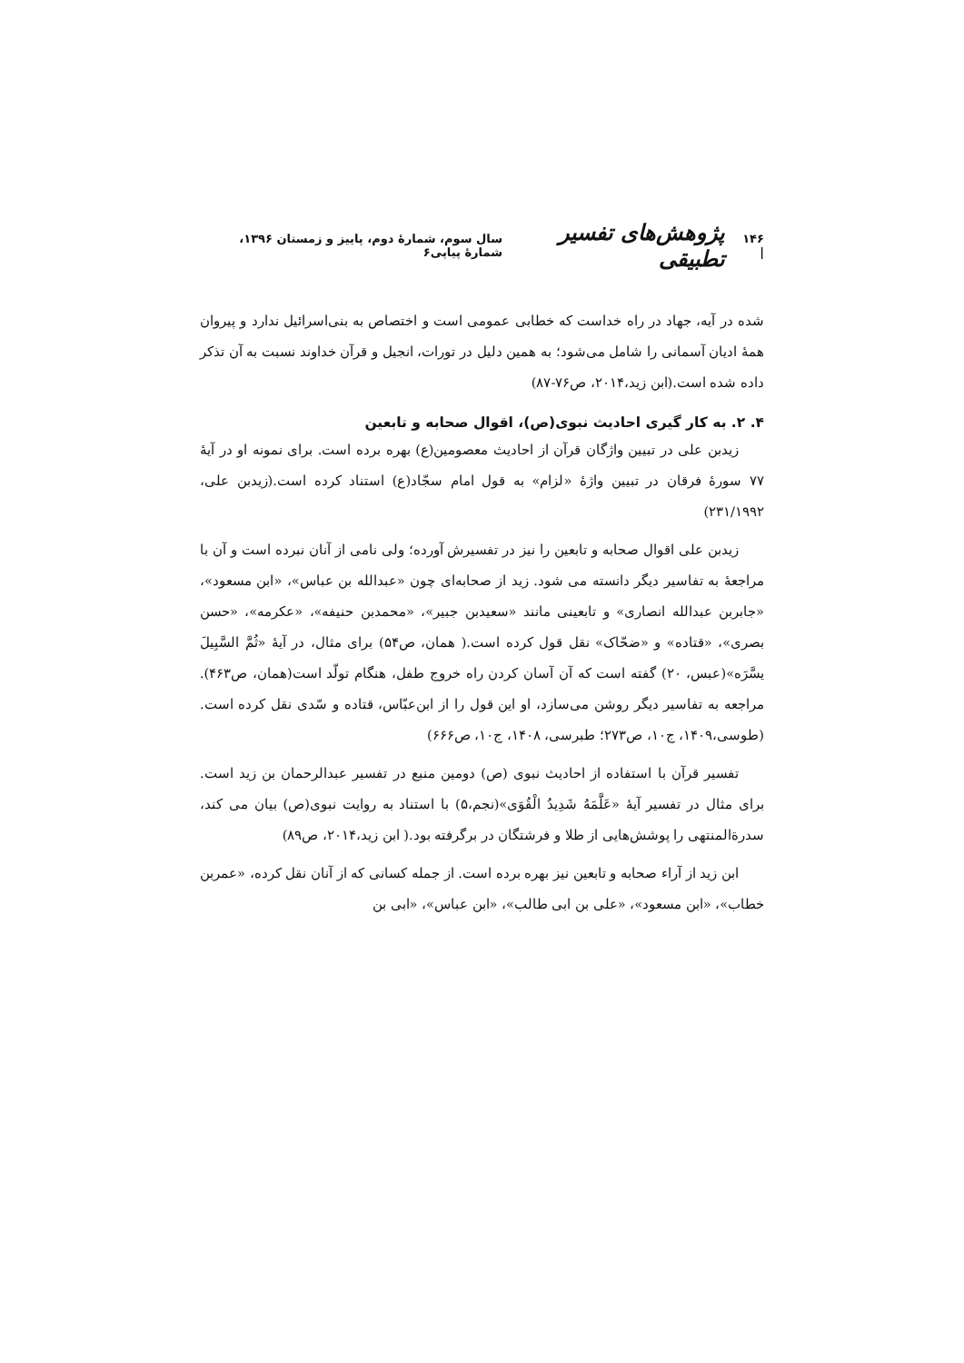۱۴۶ | پژوهش‌های تفسیر تطبیقی سال سوم، شمارهٔ دوم، پاییز و زمستان ۱۳۹۶، شمارهٔ پیاپی۶
شده در آیه، جهاد در راه خداست که خطابی عمومی است و اختصاص به بنی‌اسرائیل ندارد و پیروان همهٔ ادیان آسمانی را شامل می‌شود؛ به همین دلیل در تورات، انجیل و قرآن خداوند نسبت به آن تذکر داده شده است.(ابن زید،۲۰۱۴، ص۷۶-۸۷)
۴. ۲. به کار گیری احادیث نبوی(ص)، اقوال صحابه و تابعین
زیدبن علی در تبیین واژگان قرآن از احادیث معصومین(ع) بهره برده است. برای نمونه او در آیهٔ ۷۷ سورهٔ فرقان در تبیین واژهٔ «لزام» به قول امام سجّاد(ع) استناد کرده است.(زیدبن علی، ۲۳۱/۱۹۹۲)
زیدبن علی اقوال صحابه و تابعین را نیز در تفسیرش آورده؛ ولی نامی از آنان نبرده است و آن با مراجعهٔ به تفاسیر دیگر دانسته می شود. زید از صحابه‌ای چون «عبدالله بن عباس»، «ابن مسعود»، «جابربن عبدالله انصاری» و تابعینی مانند «سعیدبن جبیر»، «محمدبن حنیفه»، «عکرمه»، «حسن بصری»، «قتاده» و «ضحّاک» نقل قول کرده است.( همان، ص۵۴) برای مثال، در آیهٔ «ثُمَّ السَّبِیلَ یسَّرَه»(عبس، ۲۰) گفته است که آن آسان کردن راه خروج طفل، هنگام تولّد است(همان، ص۴۶۳). مراجعه به تفاسیر دیگر روشن می‌سازد، او این قول را از ابن‌عبّاس، قتاده و سّدی نقل کرده است.(طوسی،۱۴۰۹، ج۱۰، ص۲۷۳؛ طبرسی، ۱۴۰۸، ج۱۰، ص۶۶۶)
تفسیر قرآن با استفاده از احادیث نبوی (ص) دومین منبع در تفسیر عبدالرحمان بن زید است. برای مثال در تفسیر آیهٔ «عَلَّمَهُ شَدِیدُ الْقُوَی»(نجم،۵) با استناد به روایت نبوی(ص) بیان می کند، سدرةالمنتهی را پوشش‌هایی از طلا و فرشتگان در برگرفته بود.( ابن زید،۲۰۱۴، ص۸۹)
ابن زید از آراء صحابه و تابعین نیز بهره برده است. از جمله کسانی که از آنان نقل کرده، «عمربن خطاب»، «ابن مسعود»، «علی بن ابی طالب»، «ابن عباس»، «ابی بن